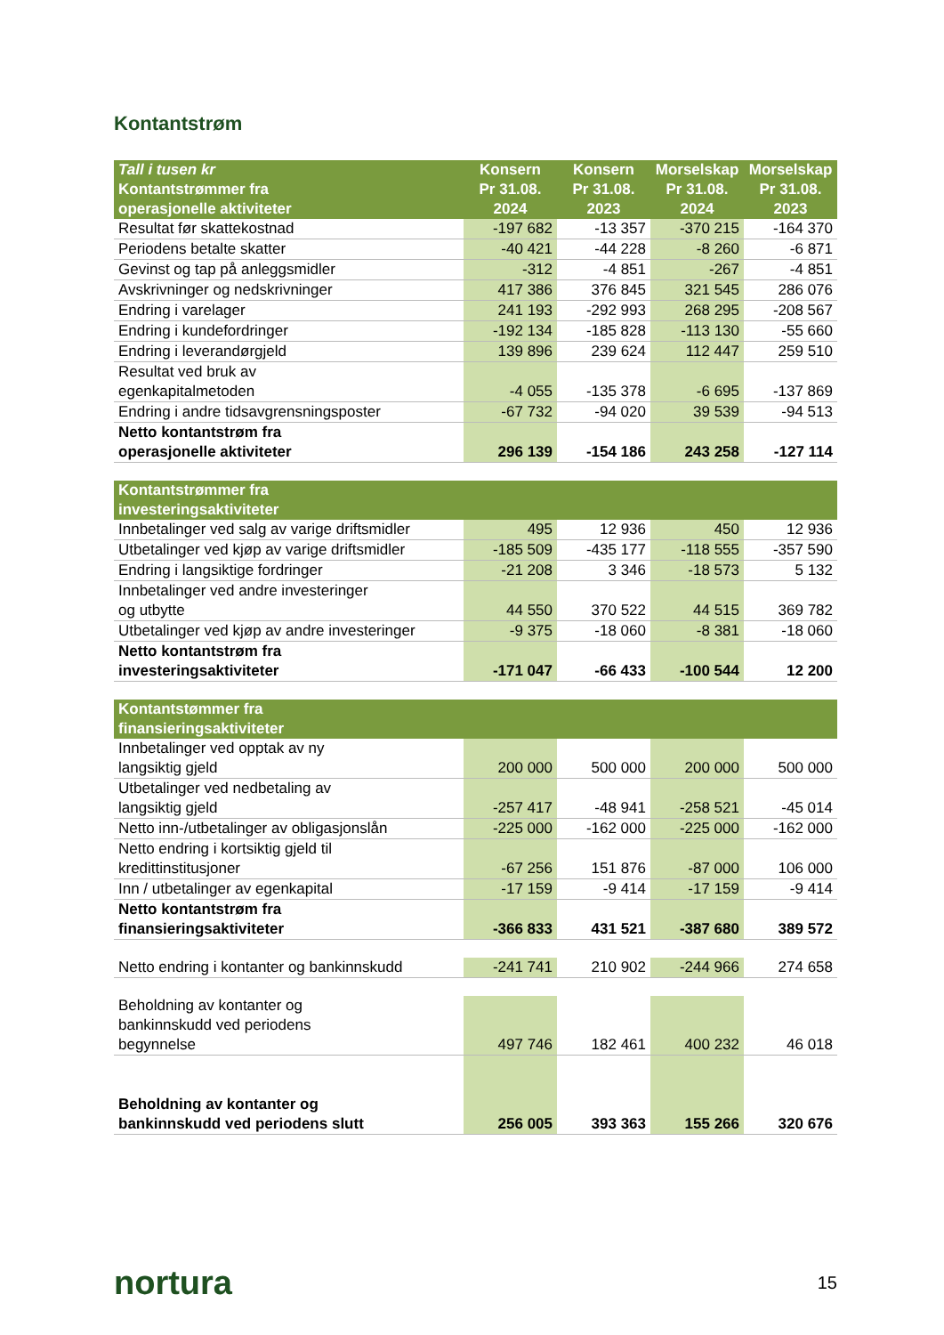Kontantstrøm
| Tall i tusen kr Kontantstrømmer fra operasjonelle aktiviteter | Konsern Pr 31.08. 2024 | Konsern Pr 31.08. 2023 | Morselskap Pr 31.08. 2024 | Morselskap Pr 31.08. 2023 |
| Resultat før skattekostnad | -197 682 | -13 357 | -370 215 | -164 370 |
| Periodens betalte skatter | -40 421 | -44 228 | -8 260 | -6 871 |
| Gevinst og tap på anleggsmidler | -312 | -4 851 | -267 | -4 851 |
| Avskrivninger og nedskrivninger | 417 386 | 376 845 | 321 545 | 286 076 |
| Endring i varelager | 241 193 | -292 993 | 268 295 | -208 567 |
| Endring i kundefordringer | -192 134 | -185 828 | -113 130 | -55 660 |
| Endring i leverandørgjeld | 139 896 | 239 624 | 112 447 | 259 510 |
| Resultat ved bruk av egenkapitalmetoden | -4 055 | -135 378 | -6 695 | -137 869 |
| Endring i andre tidsavgrensningsposter | -67 732 | -94 020 | 39 539 | -94 513 |
| Netto kontantstrøm fra operasjonelle aktiviteter | 296 139 | -154 186 | 243 258 | -127 114 |
| Kontantstrømmer fra investeringsaktiviteter | | | | |
| Innbetalinger ved salg av varige driftsmidler | 495 | 12 936 | 450 | 12 936 |
| Utbetalinger ved kjøp av varige driftsmidler | -185 509 | -435 177 | -118 555 | -357 590 |
| Endring i langsiktige fordringer | -21 208 | 3 346 | -18 573 | 5 132 |
| Innbetalinger ved andre investeringer og utbytte | 44 550 | 370 522 | 44 515 | 369 782 |
| Utbetalinger ved kjøp av andre investeringer | -9 375 | -18 060 | -8 381 | -18 060 |
| Netto kontantstrøm fra investeringsaktiviteter | -171 047 | -66 433 | -100 544 | 12 200 |
| Kontantstømmer fra finansieringsaktiviteter | | | | |
| Innbetalinger ved opptak av ny langsiktig gjeld | 200 000 | 500 000 | 200 000 | 500 000 |
| Utbetalinger ved nedbetaling av langsiktig gjeld | -257 417 | -48 941 | -258 521 | -45 014 |
| Netto inn-/utbetalinger av obligasjonslån | -225 000 | -162 000 | -225 000 | -162 000 |
| Netto endring i kortsiktig gjeld til kredittinstitusjoner | -67 256 | 151 876 | -87 000 | 106 000 |
| Inn / utbetalinger av egenkapital | -17 159 | -9 414 | -17 159 | -9 414 |
| Netto kontantstrøm fra finansieringsaktiviteter | -366 833 | 431 521 | -387 680 | 389 572 |
| Netto endring i kontanter og bankinnskudd | -241 741 | 210 902 | -244 966 | 274 658 |
| Beholdning av kontanter og bankinnskudd ved periodens begynnelse | 497 746 | 182 461 | 400 232 | 46 018 |
| Beholdning av kontanter og bankinnskudd ved periodens slutt | 256 005 | 393 363 | 155 266 | 320 676 |
nortura 15